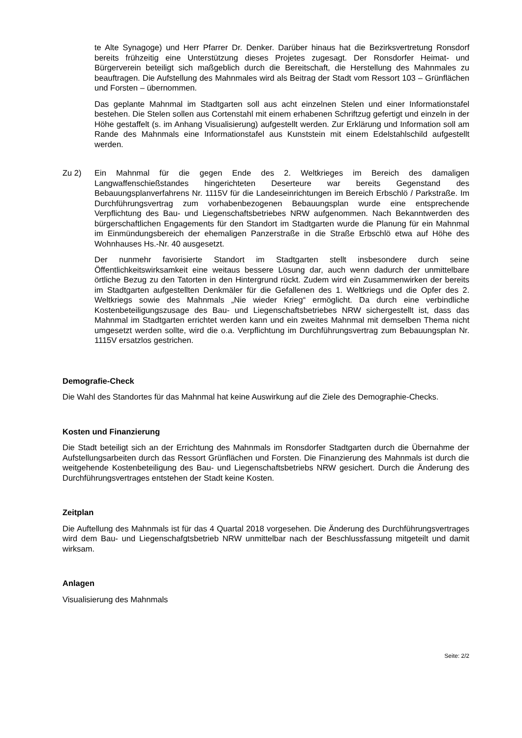te Alte Synagoge) und Herr Pfarrer Dr. Denker. Darüber hinaus hat die Bezirksvertretung Ronsdorf bereits frühzeitig eine Unterstützung dieses Projetes zugesagt. Der Ronsdorfer Heimat- und Bürgerverein beteiligt sich maßgeblich durch die Bereitschaft, die Herstellung des Mahnmales zu beauftragen. Die Aufstellung des Mahnmales wird als Beitrag der Stadt vom Ressort 103 – Grünflächen und Forsten – übernommen.
Das geplante Mahnmal im Stadtgarten soll aus acht einzelnen Stelen und einer Informationstafel bestehen. Die Stelen sollen aus Cortenstahl mit einem erhabenen Schriftzug gefertigt und einzeln in der Höhe gestaffelt (s. im Anhang Visualisierung) aufgestellt werden. Zur Erklärung und Information soll am Rande des Mahnmals eine Informationstafel aus Kunststein mit einem Edelstahlschild aufgestellt werden.
Zu 2) Ein Mahnmal für die gegen Ende des 2. Weltkrieges im Bereich des damaligen Langwaffenschießstandes hingerichteten Deserteure war bereits Gegenstand des Bebauungsplanverfahrens Nr. 1115V für die Landeseinrichtungen im Bereich Erbschlö / Parkstraße. Im Durchführungsvertrag zum vorhabenbezogenen Bebauungsplan wurde eine entsprechende Verpflichtung des Bau- und Liegenschaftsbetriebes NRW aufgenommen. Nach Bekanntwerden des bürgerschaftlichen Engagements für den Standort im Stadtgarten wurde die Planung für ein Mahnmal im Einmündungsbereich der ehemaligen Panzerstraße in die Straße Erbschlö etwa auf Höhe des Wohnhauses Hs.-Nr. 40 ausgesetzt.
Der nunmehr favorisierte Standort im Stadtgarten stellt insbesondere durch seine Öffentlichkeitswirksamkeit eine weitaus bessere Lösung dar, auch wenn dadurch der unmittelbare örtliche Bezug zu den Tatorten in den Hintergrund rückt. Zudem wird ein Zusammenwirken der bereits im Stadtgarten aufgestellten Denkmäler für die Gefallenen des 1. Weltkriegs und die Opfer des 2. Weltkriegs sowie des Mahnmals „Nie wieder Krieg“ ermöglicht. Da durch eine verbindliche Kostenbeteiligungszusage des Bau- und Liegenschaftsbetriebes NRW sichergestellt ist, dass das Mahnmal im Stadtgarten errichtet werden kann und ein zweites Mahnmal mit demselben Thema nicht umgesetzt werden sollte, wird die o.a. Verpflichtung im Durchführungsvertrag zum Bebauungsplan Nr. 1115V ersatzlos gestrichen.
Demografie-Check
Die Wahl des Standortes für das Mahnmal hat keine Auswirkung auf die Ziele des Demographie-Checks.
Kosten und Finanzierung
Die Stadt beteiligt sich an der Errichtung des Mahnmals im Ronsdorfer Stadtgarten durch die Übernahme der Aufstellungsarbeiten durch das Ressort Grünflächen und Forsten. Die Finanzierung des Mahnmals ist durch die weitgehende Kostenbeteiligung des Bau- und Liegenschaftsbetriebs NRW gesichert. Durch die Änderung des Durchführungsvertrages entstehen der Stadt keine Kosten.
Zeitplan
Die Auftellung des Mahnmals ist für das 4 Quartal 2018 vorgesehen. Die Änderung des Durchführungsvertrages wird dem Bau- und Liegenschafgtsbetrieb NRW unmittelbar nach der Beschlussfassung mitgeteilt und damit wirksam.
Anlagen
Visualisierung des Mahnmals
Seite: 2/2